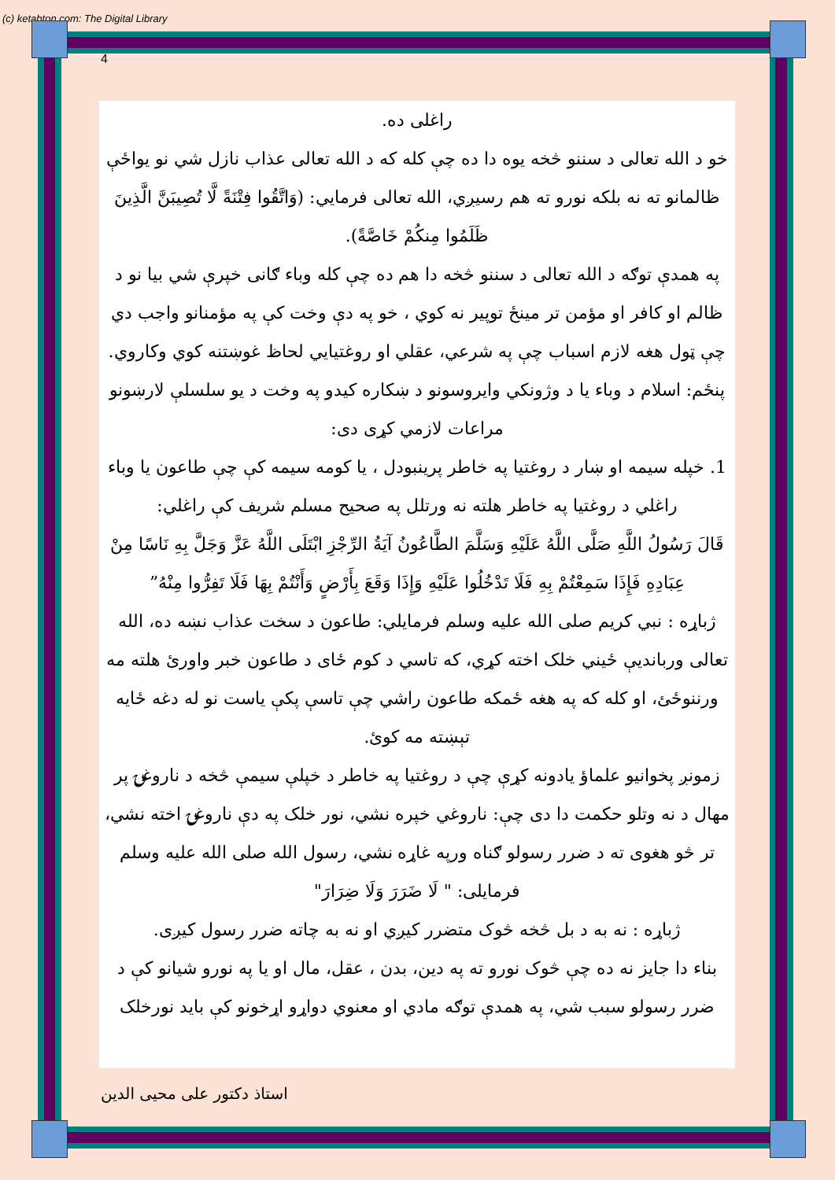(c) ketabton.com: The Digital Library
4
راغلی ده.
خو د الله تعالی د سننو څخه یوه دا ده چې کله که د الله تعالی عذاب نازل شي نو یواځې ظالمانو ته نه بلکه نورو ته هم رسیږي، الله تعالی فرمایي: (وَاتَّقُوا فِتْنَةً لَّا تُصِيبَنَّ الَّذِينَ ظَلَمُوا مِنكُمْ خَاصَّةً).
په همدې توګه د الله تعالی د سننو څخه دا هم ده چې کله وباء ګانی خپرې شي بیا نو د ظالم او کافر او مؤمن تر مینځ توپیر نه کوي ، خو په دې وخت کې په مؤمنانو واجب دي چې ټول هغه لازم اسباب چې په شرعي، عقلي او روغتیایي لحاظ غوښتنه کوي وکاروي.
پنځم: اسلام د وباء یا د وژونکي وایروسونو د ښکاره کیدو په وخت د یو سلسلې لارښونو مراعات لازمي کړی دی:
1. خپله سیمه او ښار د روغتیا په خاطر پرینبودل ، یا کومه سیمه کې چې طاعون یا وباء راغلي د روغتیا په خاطر هلته نه ورتلل په صحیح مسلم شریف کې راغلي:
قَالَ رَسُولُ اللَّهِ صَلَّى اللَّهُ عَلَيْهِ وَسَلَّمَ الطَّاعُونُ آيَةُ الرِّجْزِ ابْتَلَى اللَّهُ عَزَّ وَجَلَّ بِهِ نَاسًا مِنْ عِبَادِهِ فَإِذَا سَمِعْتُمْ بِهِ فَلَا تَدْخُلُوا عَلَيْهِ وَإِذَا وَقَعَ بِأَرْضٍ وَأَنْتُمْ بِهَا فَلَا تَفِرُّوا مِنْهُ”
ژباړه : نبي کریم صلی الله علیه وسلم فرمایلي: طاعون د سخت عذاب نښه ده، الله تعالی وربانديې ځیني خلک اخته کړي، که تاسي د کوم ځای د طاعون خبر واورئ هلته مه ورننوځئ، او کله که په هغه ځمکه طاعون راشي چې تاسې پکې یاست نو له دغه ځایه تېښته مه کوئ.
زمونږ پخوانیو علماؤ یادونه کړې چې د روغتیا په خاطر د خپلې سیمې څخه د ناروغۍ پر مهال د نه وتلو حکمت دا دی چې: ناروغي خپره نشي، نور خلک په دې ناروغۍ اخته نشي، تر څو هغوی ته د ضرر رسولو ګناه ورپه غاړه نشي، رسول الله صلی الله علیه وسلم فرمایلی: " لَا ضَرَرَ وَلَا ضِرَارَ"
ژباړه : نه به د بل څخه څوک متضرر کیږي او نه به چاته ضرر رسول کیږی.
بناء دا جایز نه ده چې څوک نورو ته په دین، بدن ، عقل، مال او یا په نورو شیانو کې د ضرر رسولو سبب شي، په همدې توګه مادي او معنوي دواړو اړخونو کې باید نورخلک
استاذ دکتور علی محیی الدین